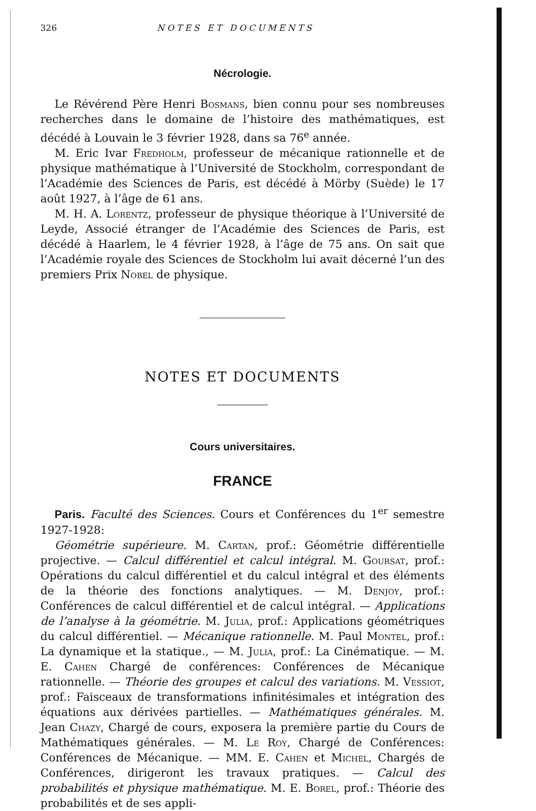326 NOTES ET DOCUMENTS
Nécrologie.
Le Révérend Père Henri Bosmans, bien connu pour ses nombreuses recherches dans le domaine de l’histoire des mathématiques, est décédé à Louvain le 3 février 1928, dans sa 76<sup>e</sup> année.
M. Eric Ivar Fredholm, professeur de mécanique rationnelle et de physique mathématique à l’Université de Stockholm, correspondant de l’Académie des Sciences de Paris, est décédé à Mörby (Suède) le 17 août 1927, à l’âge de 61 ans.
M. H. A. Lorentz, professeur de physique théorique à l’Université de Leyde, Associé étranger de l’Académie des Sciences de Paris, est décédé à Haarlem, le 4 février 1928, à l’âge de 75 ans. On sait que l’Académie royale des Sciences de Stockholm lui avait décerné l’un des premiers Prix Nobel de physique.
NOTES ET DOCUMENTS
Cours universitaires.
FRANCE
Paris. Faculté des Sciences. Cours et Conférences du 1<sup>er</sup> semestre 1927-1928:
Géométrie supérieure. M. Cartan, prof.: Géométrie différentielle projective. — Calcul différentiel et calcul intégral. M. Goursat, prof.: Opérations du calcul différentiel et du calcul intégral et des éléments de la théorie des fonctions analytiques. — M. Denjoy, prof.: Conférences de calcul différentiel et de calcul intégral. — Applications de l’analyse à la géométrie. M. Julia, prof.: Applications géométriques du calcul différentiel. — Mécanique rationnelle. M. Paul Montel, prof.: La dynamique et la statique., — M. Julia, prof.: La Cinématique. — M. E. Cahen Chargé de conférences: Conférences de Mécanique rationnelle. — Théorie des groupes et calcul des variations. M. Vessiot, prof.: Faisceaux de transformations infinitésimales et intégration des équations aux dérivées partielles. — Mathématiques générales. M. Jean Chazy, Chargé de cours, exposera la première partie du Cours de Mathématiques générales. — M. Le Roy, Chargé de Conférences: Conférences de Mécanique. — MM. E. Cahen et Michel, Chargés de Conférences, dirigeront les travaux pratiques. — Calcul des probabilités et physique mathématique. M. E. Borel, prof.: Théorie des probabilités et de ses appli-